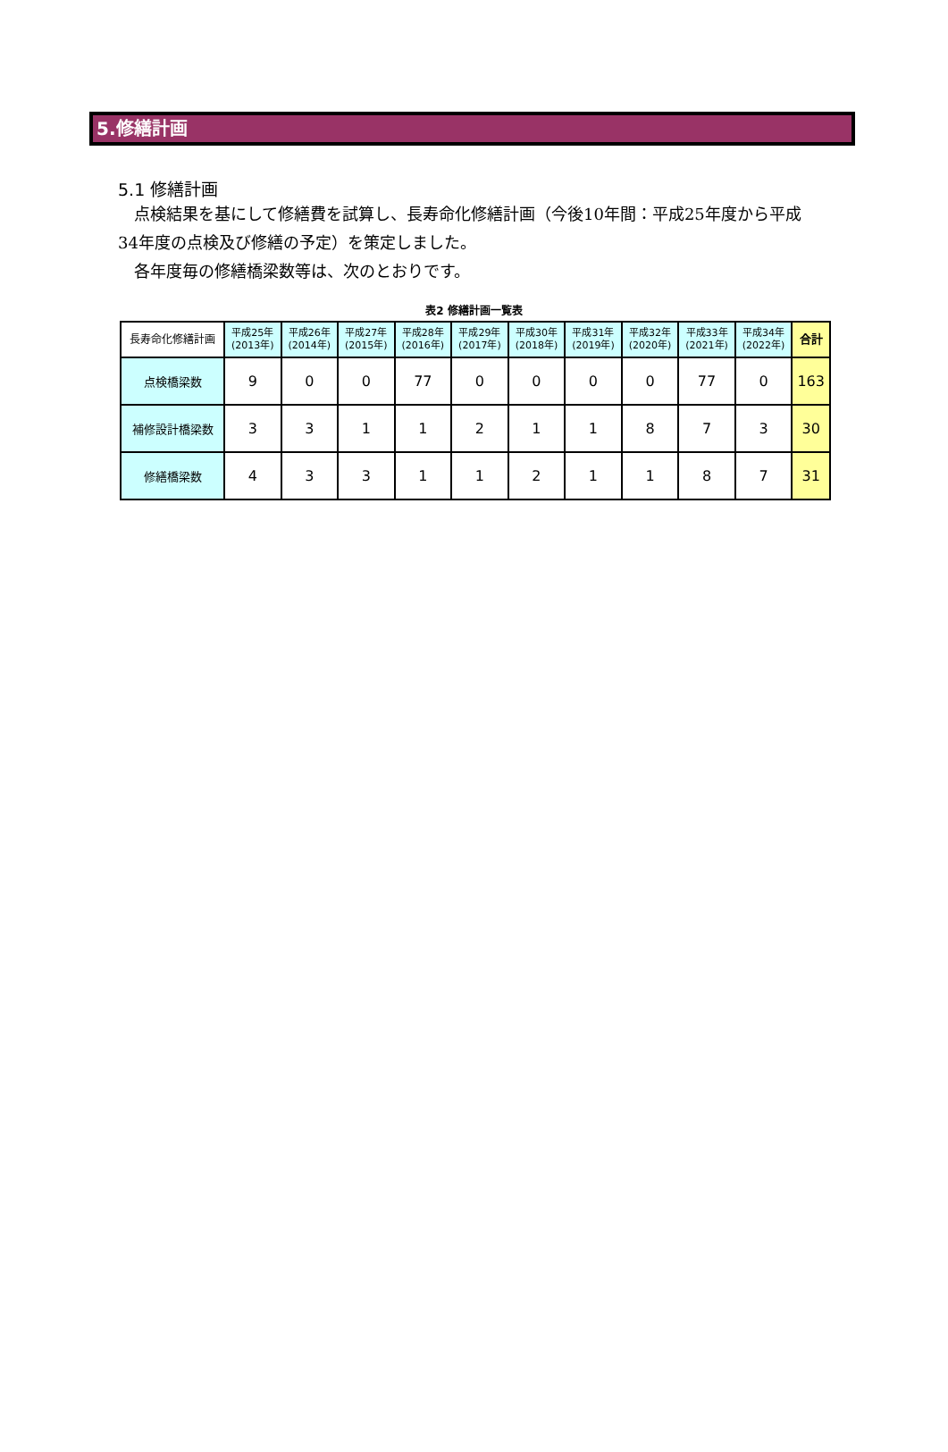5.修繕計画
5.1 修繕計画
　点検結果を基にして修繕費を試算し、長寿命化修繕計画（今後10年間：平成25年度から平成34年度の点検及び修繕の予定）を策定しました。
　各年度毎の修繕橋梁数等は、次のとおりです。
表2 修繕計画一覧表
| 長寿命化修繕計画 | 平成25年 (2013年) | 平成26年 (2014年) | 平成27年 (2015年) | 平成28年 (2016年) | 平成29年 (2017年) | 平成30年 (2018年) | 平成31年 (2019年) | 平成32年 (2020年) | 平成33年 (2021年) | 平成34年 (2022年) | 合計 |
| --- | --- | --- | --- | --- | --- | --- | --- | --- | --- | --- | --- |
| 点検橋梁数 | 9 | 0 | 0 | 77 | 0 | 0 | 0 | 0 | 77 | 0 | 163 |
| 補修設計橋梁数 | 3 | 3 | 1 | 1 | 2 | 1 | 1 | 8 | 7 | 3 | 30 |
| 修繕橋梁数 | 4 | 3 | 3 | 1 | 1 | 2 | 1 | 1 | 8 | 7 | 31 |